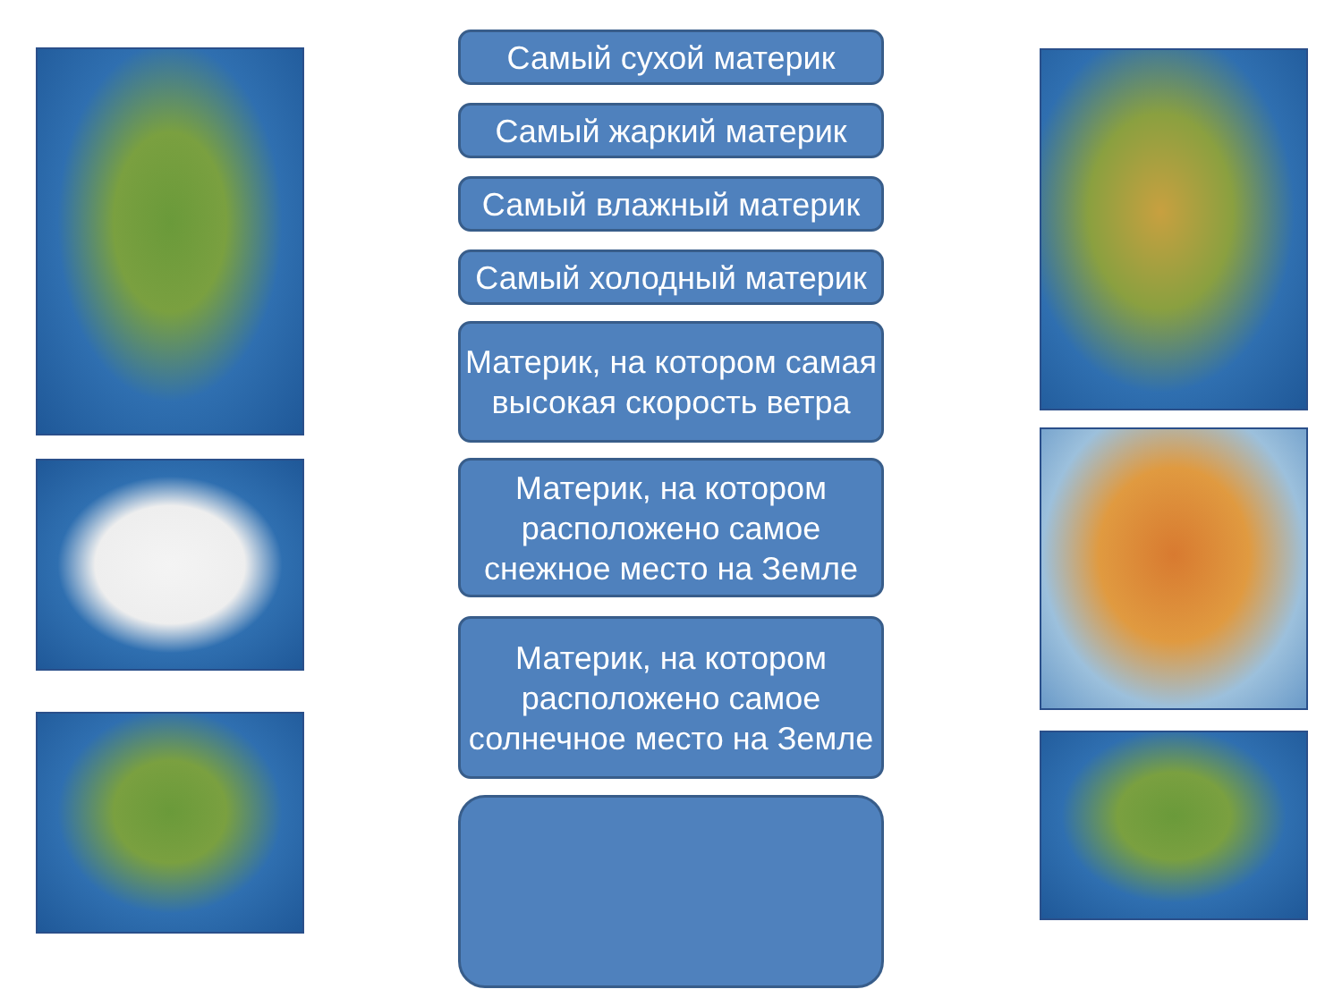Самый сухой материк
Самый жаркий материк
Самый влажный материк
Самый холодный материк
Материк, на котором самая высокая скорость ветра
Материк, на котором расположено самое снежное место на Земле
Материк, на котором расположено самое солнечное место на Земле